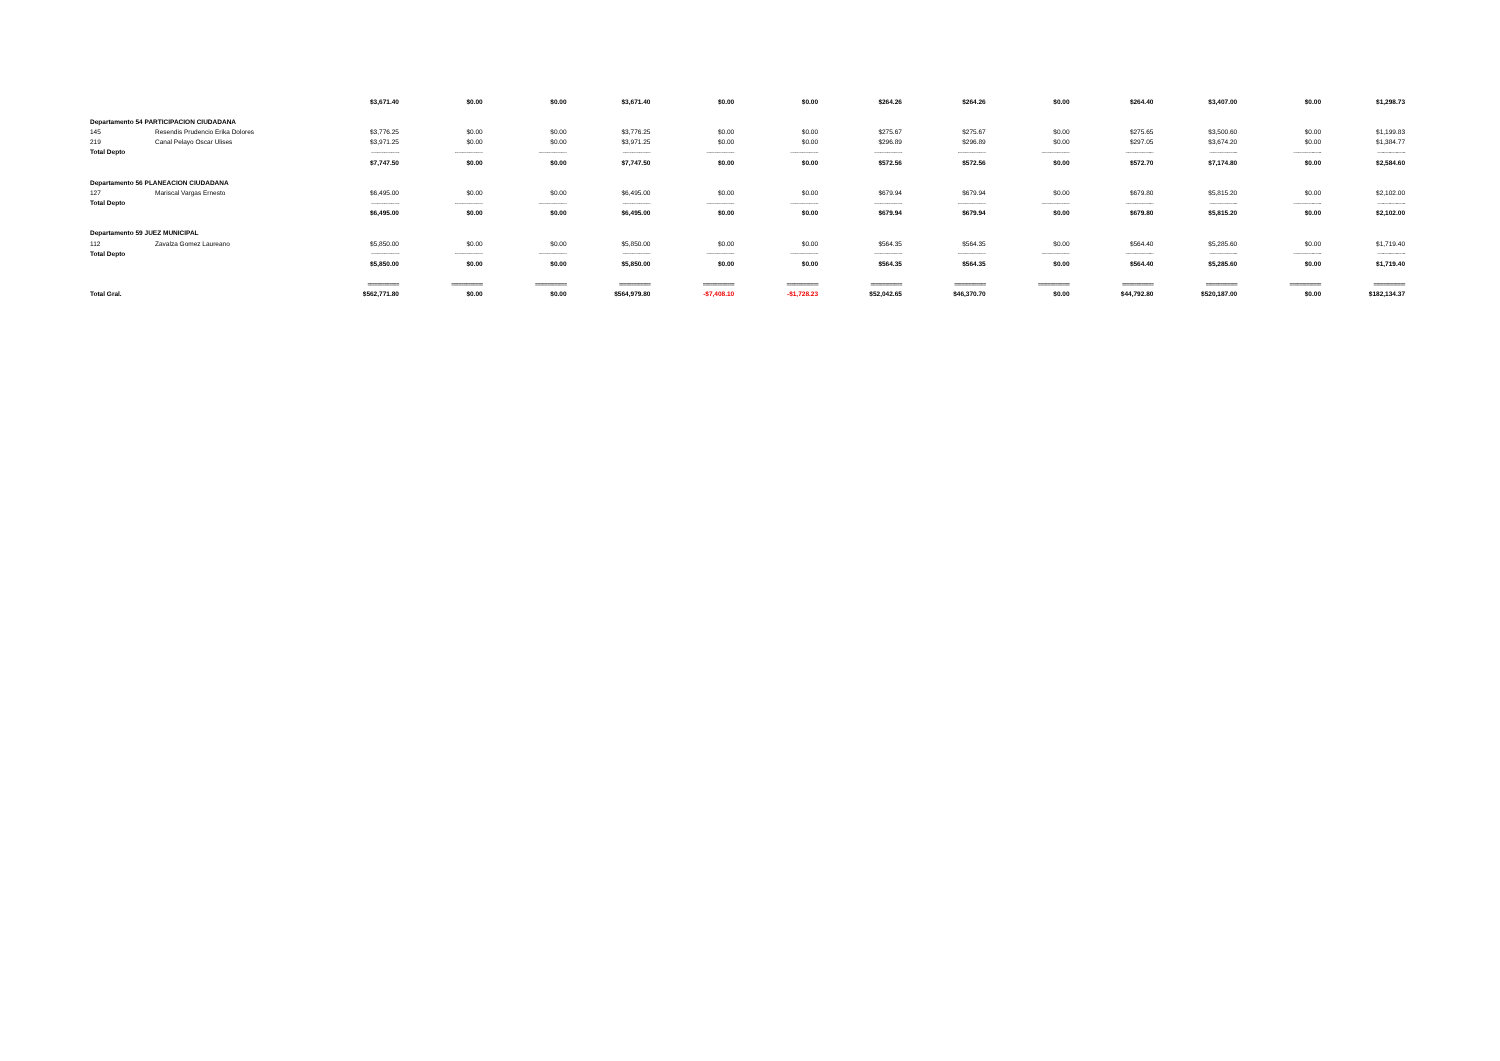| | | $3,671.40 | $0.00 | $0.00 | $3,671.40 | $0.00 | $0.00 | $264.26 | $264.26 | $0.00 | $264.40 | $3,407.00 | $0.00 | $1,298.73 |
| Departamento 54 PARTICIPACION CIUDADANA | | | | | | | | | | | | | | |
| 145 | Resendis Prudencio Erika Dolores | $3,776.25 | $0.00 | $0.00 | $3,776.25 | $0.00 | $0.00 | $275.67 | $275.67 | $0.00 | $275.65 | $3,500.60 | $0.00 | $1,199.83 |
| 219 | Canal Pelayo Oscar Ulises | $3,971.25 | $0.00 | $0.00 | $3,971.25 | $0.00 | $0.00 | $296.89 | $296.89 | $0.00 | $297.05 | $3,674.20 | $0.00 | $1,384.77 |
| Total Depto | | ------------------------ | ------------------------ | ------------------------ | ------------------------ | ------------------------ | ------------------------ | ------------------------ | ------------------------ | ------------------------ | ------------------------ | ------------------------ | ------------------------ | ------------------------ |
| | | $7,747.50 | $0.00 | $0.00 | $7,747.50 | $0.00 | $0.00 | $572.56 | $572.56 | $0.00 | $572.70 | $7,174.80 | $0.00 | $2,584.60 |
| Departamento 56 PLANEACION CIUDADANA | | | | | | | | | | | | | | |
| 127 | Mariscal Vargas Ernesto | $6,495.00 | $0.00 | $0.00 | $6,495.00 | $0.00 | $0.00 | $679.94 | $679.94 | $0.00 | $679.80 | $5,815.20 | $0.00 | $2,102.00 |
| Total Depto | | ------------------------ | ------------------------ | ------------------------ | ------------------------ | ------------------------ | ------------------------ | ------------------------ | ------------------------ | ------------------------ | ------------------------ | ------------------------ | ------------------------ | ------------------------ |
| | | $6,495.00 | $0.00 | $0.00 | $6,495.00 | $0.00 | $0.00 | $679.94 | $679.94 | $0.00 | $679.80 | $5,815.20 | $0.00 | $2,102.00 |
| Departamento 59 JUEZ MUNICIPAL | | | | | | | | | | | | | | |
| 112 | Zavalza Gomez Laureano | $5,850.00 | $0.00 | $0.00 | $5,850.00 | $0.00 | $0.00 | $564.35 | $564.35 | $0.00 | $564.40 | $5,285.60 | $0.00 | $1,719.40 |
| Total Depto | | ------------------------ | ------------------------ | ------------------------ | ------------------------ | ------------------------ | ------------------------ | ------------------------ | ------------------------ | ------------------------ | ------------------------ | ------------------------ | ------------------------ | ------------------------ |
| | | $5,850.00 | $0.00 | $0.00 | $5,850.00 | $0.00 | $0.00 | $564.35 | $564.35 | $0.00 | $564.40 | $5,285.60 | $0.00 | $1,719.40 |
| | | ============= | ============= | ============= | ============= | ============= | ============= | ============= | ============= | ============= | ============= | ============= | ============= | ============= |
| Total Gral. | | $562,771.80 | $0.00 | $0.00 | $564,979.80 | -$7,408.10 | -$1,728.23 | $52,042.65 | $46,370.70 | $0.00 | $44,792.80 | $520,187.00 | $0.00 | $182,134.37 |